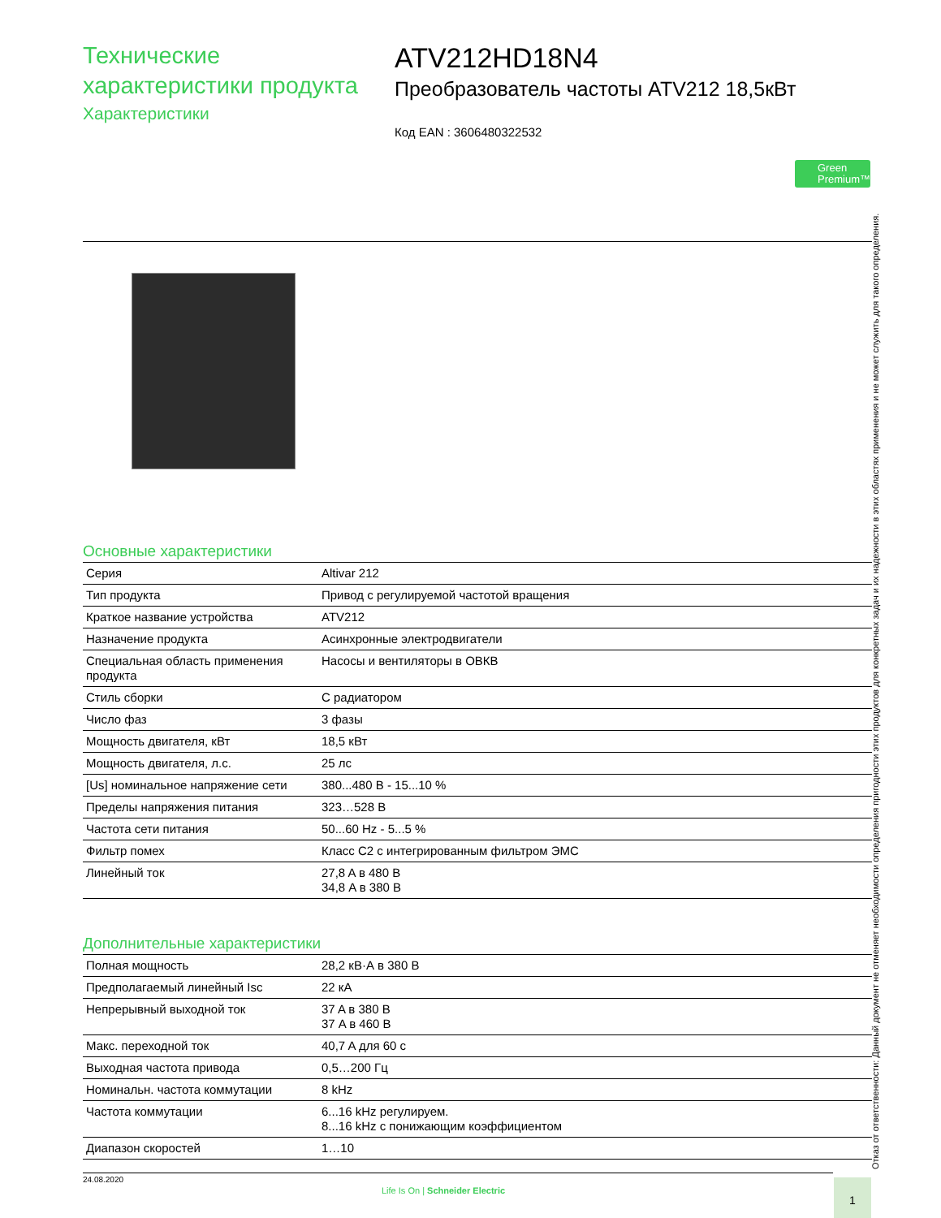Технические
характеристики продукта
Характеристики
ATV212HD18N4
Преобразователь частоты ATV212 18,5кВт
Код EAN : 3606480322532
Green
Premium™
Основные характеристики
| Серия | Altivar 212 |
| Тип продукта | Привод с регулируемой частотой вращения |
| Краткое название устройства | ATV212 |
| Назначение продукта | Асинхронные электродвигатели |
| Специальная область применения продукта | Насосы и вентиляторы в ОВКВ |
| Стиль сборки | С радиатором |
| Число фаз | 3 фазы |
| Мощность двигателя, кВт | 18,5 кВт |
| Мощность двигателя, л.с. | 25 лс |
| [Us] номинальное напряжение сети | 380...480 В - 15...10 % |
| Пределы напряжения питания | 323…528 В |
| Частота сети питания | 50...60 Hz - 5...5 % |
| Фильтр помех | Класс C2 с интегрированным фильтром ЭМС |
| Линейный ток | 27,8 A в 480 В 34,8 A в 380 В |
Дополнительные характеристики
| Полная мощность | 28,2 кВ·А в 380 В |
| Предполагаемый линейный Isc | 22 кА |
| Непрерывный выходной ток | 37 A в 380 В 37 A в 460 В |
| Макс. переходной ток | 40,7 A для 60 с |
| Выходная частота привода | 0,5…200 Гц |
| Номинальн. частота коммутации | 8 kHz |
| Частота коммутации | 6...16 kHz регулируем. 8...16 kHz с понижающим коэффициентом |
| Диапазон скоростей | 1…10 |
Отказ от ответственности: Данный документ не отменяет необходимости определения пригодности этих продуктов для конкретных задач и их надежности в этих областях применения и не может служить для такого определения.
24.08.2020
Life Is On | Schneider Electric
1